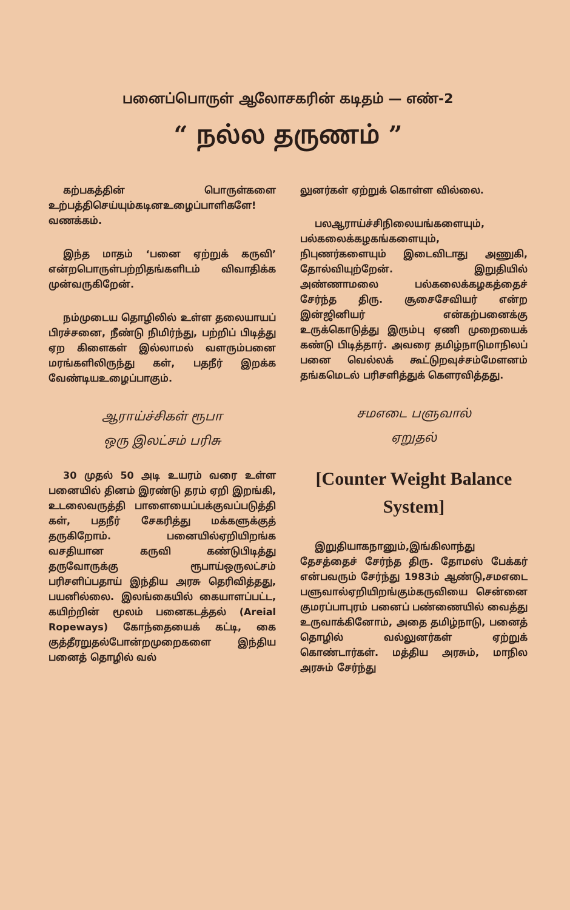பனைப்பொருள் ஆலோசகரின் கடிதம் — எண்-2
“ நல்ல தருணம் ”
கற்பகத்தின் பொருள்களை உற்பத்திசெய்யும்கடினஉழைப்பாளிகளே! வணக்கம்.
இந்த மாதம் ‘பனை ஏற்றுக் கருவி’ என்றபொருள்பற்றிதங்களிடம் விவாதிக்க முன்வருகிறேன்.
நம்முடைய தொழிலில் உள்ள தலையாயப் பிரச்சனை, நீண்டு நிமிர்ந்து, பற்றிப் பிடித்து ஏற கிளைகள் இல்லாமல் வளரும்பனை மரங்களிலிருந்து கள், பதநீர் இறக்க வேண்டியஉழைப்பாகும்.
ஆராய்ச்சிகள் ரூபா
ஒரு இலட்சம் பரிசு
30 முதல் 50 அடி உயரம் வரை உள்ள பனையில் தினம் இரண்டு தரம் ஏறி இறங்கி, உடலைவருத்தி பாளையைப்பக்குவப்படுத்தி கள், பதநீர் சேகரித்து மக்களுக்குத் தருகிறோம். பனையில்ஏறியிறங்க வசதியான கருவி கண்டுபிடித்து தருவோருக்கு ரூபாய்ஒருலட்சம் பரிசளிப்பதாய் இந்திய அரசு தெரிவித்தது, பயனில்லை. இலங்கையில் கையாளப்பட்ட, கயிற்றின் மூலம் பனைகடத்தல் (Areial Ropeways) கோந்தையைக் கட்டி, கை குத்தீரறுதல்போன்றமுறைகளை இந்திய பனைத் தொழில் வல்
லுனர்கள் ஏற்றுக் கொள்ள வில்லை.
பலஆராய்ச்சிநிலையங்களையும், பல்கலைக்கழகங்களையும், நிபுணர்களையும் இடைவிடாது அணுகி, தோல்வியுற்றேன். இறுதியில் அண்ணாமலை பல்கலைக்கழகத்தைச் சேர்ந்த திரு. சூசைசேவியர் என்ற இன்ஜினியர் என்கற்பனைக்கு உருக்கொடுத்து இரும்பு ஏணி முறையைக் கண்டு பிடித்தார். அவரை தமிழ்நாடுமாநிலப் பனை வெல்லக் கூட்டுறவுச்சம்மேளனம் தங்கமெடல் பரிசளித்துக் கௌரவித்தது.
சமஎடை பளுவால்
ஏறுதல்
[Counter Weight Balance System]
இறுதியாகநானும்,இங்கிலாந்து தேசத்தைச் சேர்ந்த திரு. தோமஸ் பேக்கர் என்பவரும் சேர்ந்து 1983ம் ஆண்டு,சமஎடை பளுவால்ஏறியிறங்கும்கருவியை சென்னை குமரப்பாபுரம் பனைப் பண்ணையில் வைத்து உருவாக்கினோம், அதை தமிழ்நாடு, பனைத் தொழில் வல்லுனர்கள் ஏற்றுக் கொண்டார்கள். மத்திய அரசும், மாநில அரசும் சேர்ந்து